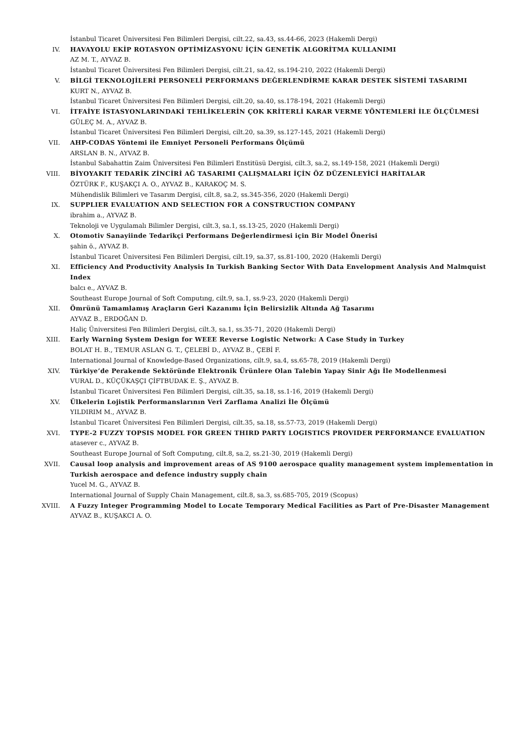İstanbul Ticaret Üniversitesi Fen Bilimleri Dergisi, cilt.22, sa.43, ss.44-66, 2023 (Hakemli Dergi)
IV. HAVAYOLU EKİP ROTASYON OPTİMİZASYONU İÇİN GENETİK ALGORİTMA KULLANIMI
AZ M. T., AYVAZ B.
İstanbul Ticaret Üniversitesi Fen Bilimleri Dergisi, cilt.21, sa.42, ss.194-210, 2022 (Hakemli Dergi)
V. BİLGİ TEKNOLOJİLERİ PERSONELİ PERFORMANS DEĞERLENDİRME KARAR DESTEK SİSTEMİ TASARIMI
KURT N., AYVAZ B.
İstanbul Ticaret Üniversitesi Fen Bilimleri Dergisi, cilt.20, sa.40, ss.178-194, 2021 (Hakemli Dergi)
VI. İTFAİYE İSTASYONLARINDAKİ TEHLİKELERİN ÇOK KRİTERLİ KARAR VERME YÖNTEMLERİ İLE ÖLÇÜLMESİ
GÜLEÇ M. A., AYVAZ B.
İstanbul Ticaret Üniversitesi Fen Bilimleri Dergisi, cilt.20, sa.39, ss.127-145, 2021 (Hakemli Dergi)
VII. AHP-CODAS Yöntemi ile Emniyet Personeli Performans Ölçümü
ARSLAN B. N., AYVAZ B.
İstanbul Sabahattin Zaim Üniversitesi Fen Bilimleri Enstitüsü Dergisi, cilt.3, sa.2, ss.149-158, 2021 (Hakemli Dergi)
VIII. BİYOYAKIT TEDARİK ZİNCİRİ AĞ TASARIMI ÇALIŞMALARI İÇİN ÖZ DÜZENLEYİCİ HARİTALAR
ÖZTÜRK F., KUŞAKÇI A. O., AYVAZ B., KARAKOÇ M. S.
Mühendislik Bilimleri ve Tasarım Dergisi, cilt.8, sa.2, ss.345-356, 2020 (Hakemli Dergi)
IX. SUPPLIER EVALUATION AND SELECTION FOR A CONSTRUCTION COMPANY
ibrahim a., AYVAZ B.
Teknoloji ve Uygulamalı Bilimler Dergisi, cilt.3, sa.1, ss.13-25, 2020 (Hakemli Dergi)
X. Otomotiv Sanayiinde Tedarikçi Performans Değerlendirmesi için Bir Model Önerisi
şahin ö., AYVAZ B.
İstanbul Ticaret Üniversitesi Fen Bilimleri Dergisi, cilt.19, sa.37, ss.81-100, 2020 (Hakemli Dergi)
XI. Efficiency And Productivity Analysis In Turkish Banking Sector With Data Envelopment Analysis And Malmquist Index
balcı e., AYVAZ B.
Southeast Europe Journal of Soft Computıng, cilt.9, sa.1, ss.9-23, 2020 (Hakemli Dergi)
XII. Ömrünü Tamamlamış Araçların Geri Kazanımı İçin Belirsizlik Altında Ağ Tasarımı
AYVAZ B., ERDOĞAN D.
Haliç Üniversitesi Fen Bilimleri Dergisi, cilt.3, sa.1, ss.35-71, 2020 (Hakemli Dergi)
XIII. Early Warning System Design for WEEE Reverse Logistic Network: A Case Study in Turkey
BOLAT H. B., TEMUR ASLAN G. T., ÇELEBİ D., AYVAZ B., ÇEBİ F.
International Journal of Knowledge-Based Organizations, cilt.9, sa.4, ss.65-78, 2019 (Hakemli Dergi)
XIV. Türkiye’de Perakende Sektöründe Elektronik Ürünlere Olan Talebin Yapay Sinir Ağı İle Modellenmesi
VURAL D., KÜÇÜKAŞÇI ÇİFTBUDAK E. Ş., AYVAZ B.
İstanbul Ticaret Üniversitesi Fen Bilimleri Dergisi, cilt.35, sa.18, ss.1-16, 2019 (Hakemli Dergi)
XV. Ülkelerin Lojistik Performanslarının Veri Zarflama Analizi İle Ölçümü
YILDIRIM M., AYVAZ B.
İstanbul Ticaret Üniversitesi Fen Bilimleri Dergisi, cilt.35, sa.18, ss.57-73, 2019 (Hakemli Dergi)
XVI. TYPE-2 FUZZY TOPSIS MODEL FOR GREEN THIRD PARTY LOGISTICS PROVIDER PERFORMANCE EVALUATION
atasever c., AYVAZ B.
Southeast Europe Journal of Soft Computıng, cilt.8, sa.2, ss.21-30, 2019 (Hakemli Dergi)
XVII. Causal loop analysis and improvement areas of AS 9100 aerospace quality management system implementation in Turkish aerospace and defence industry supply chain
Yucel M. G., AYVAZ B.
International Journal of Supply Chain Management, cilt.8, sa.3, ss.685-705, 2019 (Scopus)
XVIII. A Fuzzy Integer Programming Model to Locate Temporary Medical Facilities as Part of Pre-Disaster Management
AYVAZ B., KUŞAKCI A. O.